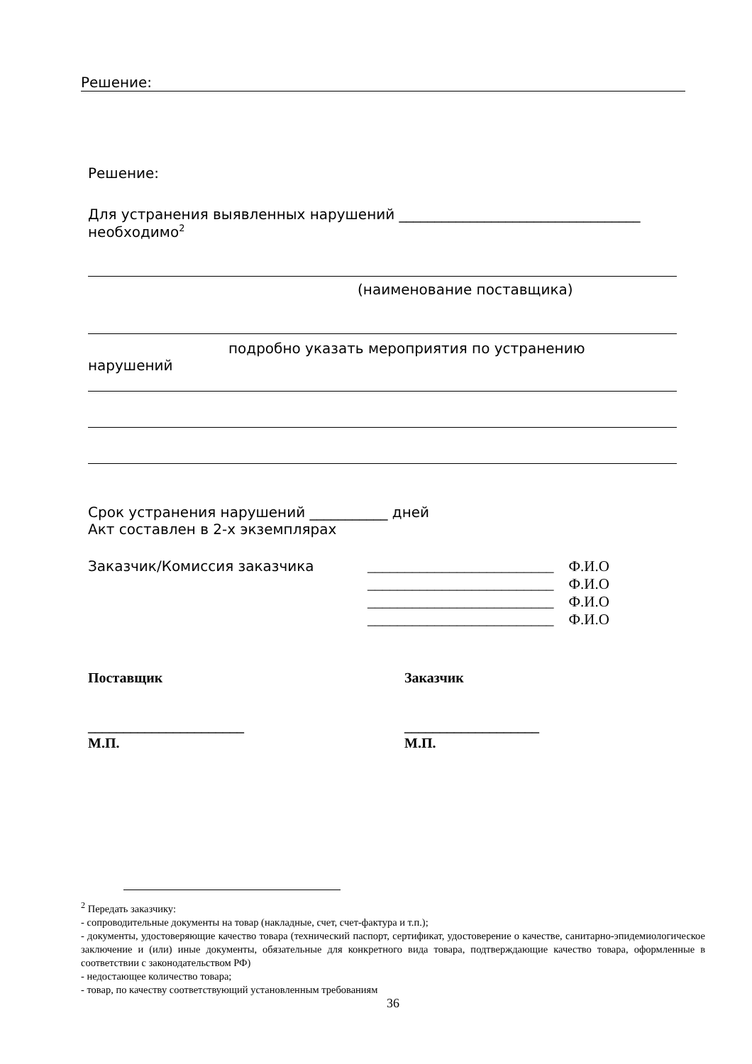Решение:
Решение:
Для устранения выявленных нарушений __________________________________
необходимо<sup>2</sup>
(наименование поставщика)
подробно указать мероприятия по устранению
нарушений
Срок устранения нарушений ___________ дней
Акт составлен в 2-х экземплярах
Заказчик/Комиссия заказчика
_________________________ Ф.И.О
_________________________ Ф.И.О
_________________________ Ф.И.О
_________________________ Ф.И.О
Поставщик
______________________
М.П.
Заказчик
___________________
М.П.
<sup>2</sup> Передать заказчику:
- сопроводительные документы на товар (накладные, счет, счет-фактура и т.п.);
- документы, удостоверяющие качество товара (технический паспорт, сертификат, удостоверение о качестве, санитарно-эпидемиологическое заключение и (или) иные документы, обязательные для конкретного вида товара, подтверждающие качество товара, оформленные в соответствии с законодательством РФ)
- недостающее количество товара;
- товар, по качеству соответствующий установленным требованиям
36